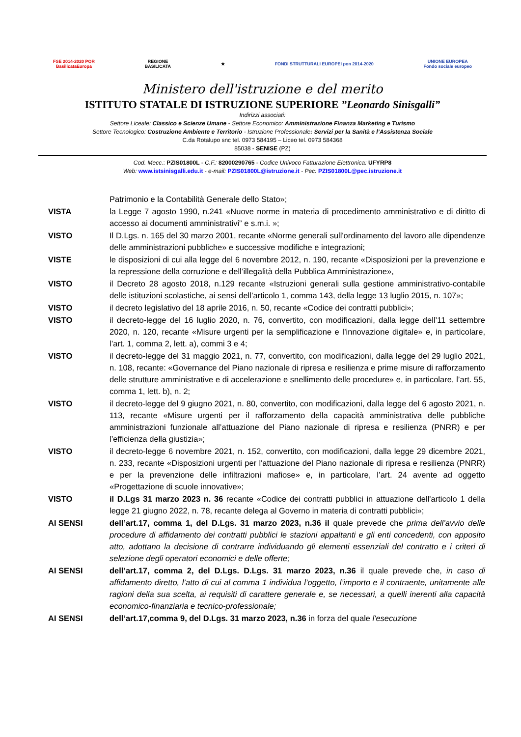FSE 2014-2020 POR
BasilicataEuropa
REGIONE
BASILICATA
★
FONDI STRUTTURALI EUROPEI pon 2014-2020
UNIONE EUROPEA
Fondo sociale europeo
Ministero dell'istruzione e del merito
ISTITUTO STATALE DI ISTRUZIONE SUPERIORE ”Leonardo Sinisgalli”
Indirizzi associati:
Settore Liceale: Classico e Scienze Umane - Settore Economico: Amministrazione Finanza Marketing e Turismo
Settore Tecnologico: Costruzione Ambiente e Territorio - Istruzione Professionale: Servizi per la Sanità e l’Assistenza Sociale
C.da Rotalupo snc tel. 0973 584195 – Liceo tel. 0973 584368
85038 - SENISE (PZ)
Cod. Mecc.: PZIS01800L - C.F.: 82000290765 - Codice Univoco Fatturazione Elettronica: UFYRP8
Web: www.istsinisgalli.edu.it - e-mail: PZIS01800L@istruzione.it - Pec: PZIS01800L@pec.istruzione.it
| | Patrimonio e la Contabilità Generale dello Stato»; |
| VISTA | la Legge 7 agosto 1990, n.241 «Nuove norme in materia di procedimento amministrativo e di diritto di accesso ai documenti amministrativi” e s.m.i. »; |
| VISTO | Il D.Lgs. n. 165 del 30 marzo 2001, recante «Norme generali sull'ordinamento del lavoro alle dipendenze delle amministrazioni pubbliche» e successive modifiche e integrazioni; |
| VISTE | le disposizioni di cui alla legge del 6 novembre 2012, n. 190, recante «Disposizioni per la prevenzione e la repressione della corruzione e dell’illegalità della Pubblica Amministrazione», |
| VISTO | il Decreto 28 agosto 2018, n.129 recante «Istruzioni generali sulla gestione amministrativo-contabile delle istituzioni scolastiche, ai sensi dell’articolo 1, comma 143, della legge 13 luglio 2015, n. 107»; |
| VISTO | il decreto legislativo del 18 aprile 2016, n. 50, recante «Codice dei contratti pubblici»; |
| VISTO | il decreto-legge del 16 luglio 2020, n. 76, convertito, con modificazioni, dalla legge dell’11 settembre 2020, n. 120, recante «Misure urgenti per la semplificazione e l’innovazione digitale» e, in particolare, l’art. 1, comma 2, lett. a), commi 3 e 4; |
| VISTO | il decreto-legge del 31 maggio 2021, n. 77, convertito, con modificazioni, dalla legge del 29 luglio 2021, n. 108, recante: «Governance del Piano nazionale di ripresa e resilienza e prime misure di rafforzamento delle strutture amministrative e di accelerazione e snellimento delle procedure» e, in particolare, l’art. 55, comma 1, lett. b), n. 2; |
| VISTO | il decreto-legge del 9 giugno 2021, n. 80, convertito, con modificazioni, dalla legge del 6 agosto 2021, n. 113, recante «Misure urgenti per il rafforzamento della capacità amministrativa delle pubbliche amministrazioni funzionale all’attuazione del Piano nazionale di ripresa e resilienza (PNRR) e per l’efficienza della giustizia»; |
| VISTO | il decreto-legge 6 novembre 2021, n. 152, convertito, con modificazioni, dalla legge 29 dicembre 2021, n. 233, recante «Disposizioni urgenti per l'attuazione del Piano nazionale di ripresa e resilienza (PNRR) e per la prevenzione delle infiltrazioni mafiose» e, in particolare, l’art. 24 avente ad oggetto «Progettazione di scuole innovative»; |
| VISTO | il D.Lgs 31 marzo 2023 n. 36 recante «Codice dei contratti pubblici in attuazione dell'articolo 1 della legge 21 giugno 2022, n. 78, recante delega al Governo in materia di contratti pubblici»; |
| AI SENSI | dell’art.17, comma 1, del D.Lgs. 31 marzo 2023, n.36 il quale prevede che prima dell’avvio delle procedure di affidamento dei contratti pubblici le stazioni appaltanti e gli enti concedenti, con apposito atto, adottano la decisione di contrarre individuando gli elementi essenziali del contratto e i criteri di selezione degli operatori economici e delle offerte; |
| AI SENSI | dell’art.17, comma 2, del D.Lgs. D.Lgs. 31 marzo 2023, n.36 il quale prevede che, in caso di affidamento diretto, l’atto di cui al comma 1 individua l’oggetto, l’importo e il contraente, unitamente alle ragioni della sua scelta, ai requisiti di carattere generale e, se necessari, a quelli inerenti alla capacità economico-finanziaria e tecnico-professionale; |
| AI SENSI | dell’art.17,comma 9, del D.Lgs. 31 marzo 2023, n.36 in forza del quale l'esecuzione |